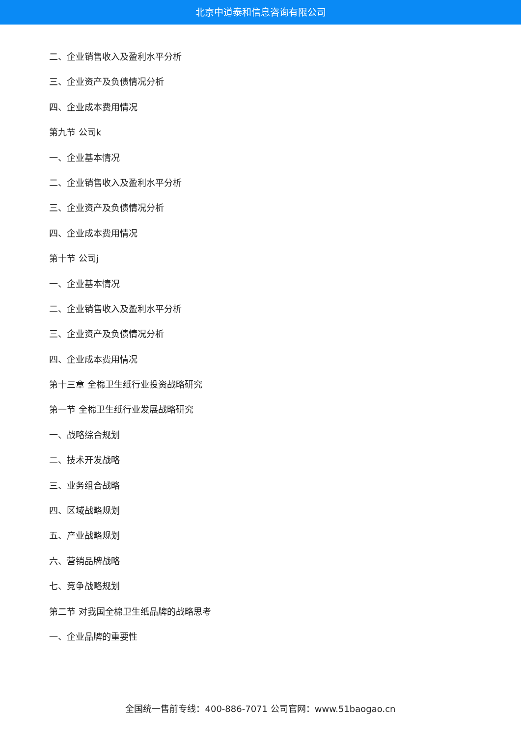北京中道泰和信息咨询有限公司
二、企业销售收入及盈利水平分析
三、企业资产及负债情况分析
四、企业成本费用情况
第九节 公司k
一、企业基本情况
二、企业销售收入及盈利水平分析
三、企业资产及负债情况分析
四、企业成本费用情况
第十节 公司j
一、企业基本情况
二、企业销售收入及盈利水平分析
三、企业资产及负债情况分析
四、企业成本费用情况
第十三章 全棉卫生纸行业投资战略研究
第一节 全棉卫生纸行业发展战略研究
一、战略综合规划
二、技术开发战略
三、业务组合战略
四、区域战略规划
五、产业战略规划
六、营销品牌战略
七、竞争战略规划
第二节 对我国全棉卫生纸品牌的战略思考
一、企业品牌的重要性
全国统一售前专线：400-886-7071 公司官网：www.51baogao.cn